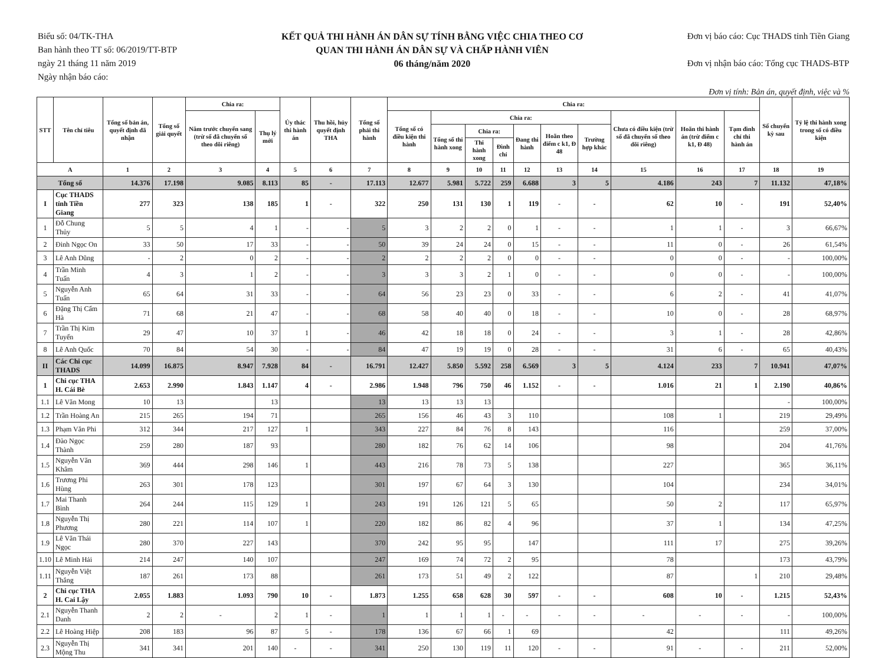Biểu số: 04/TK-THA
Ban hành theo TT số: 06/2019/TT-BTP
ngày 21 tháng 11 năm 2019
Ngày nhận báo cáo:
KẾT QUẢ THI HÀNH ÁN DÂN SỰ TÍNH BẰNG VIỆC CHIA THEO CƠ
QUAN THI HÀNH ÁN DÂN SỰ VÀ CHẤP HÀNH VIÊN
06 tháng/năm 2020
Đơn vị báo cáo: Cục THADS tỉnh Tiền Giang
Đơn vị nhận báo cáo: Tổng cục THADS-BTP
Đơn vị tính: Bản án, quyết định, việc và %
| STT | Tên chỉ tiêu | Tổng số bản án, quyết định đã nhận | Tổng số giải quyết | Chia ra: | | Ủy thác thi hành án | Thu hồi, hủy quyết định THA | Tổng số phải thi hành | Chia ra: | | | | | | | | | | Số chuyển kỳ sau | Tỷ lệ thi hành xong trong số có điều kiện |
| --- | --- | --- | --- | --- | --- | --- | --- | --- | --- | --- | --- | --- | --- | --- | --- | --- | --- | --- | --- | --- |
| | | | | Năm trước chuyển sang (trừ số đã chuyển số theo dõi riêng) | Thụ lý mới | | | | Tổng số có điều kiện thi hành | Chia ra: | | | | | | Chưa có điều kiện (trừ số đã chuyển số theo dõi riêng) | Hoãn thi hành án (trừ điểm c k1, Đ 48) | Tạm đình chỉ thi hành án | | |
| | | | | | | | | | | Tổng số thi hành xong | Chia ra: | | Đang thi hành | Hoãn theo điểm c k1, Đ 48 | Trường hợp khác | | | | | |
| | | | | | | | | | | | Thi hành xong | Đình chỉ | | | | | | | | |
| A | | 1 | 2 | 3 | 4 | 5 | 6 | 7 | 8 | 9 | 10 | 11 | 12 | 13 | 14 | 15 | 16 | 17 | 18 | 19 |
| Tổng số | | 14.376 | 17.198 | 9.085 | 8.113 | 85 | - | 17.113 | 12.677 | 5.981 | 5.722 | 259 | 6.688 | 3 | 5 | 4.186 | 243 | 7 | 11.132 | 47,18% |
| I | Cục THADS tỉnh Tiền Giang | 277 | 323 | 138 | 185 | 1 | - | 322 | 250 | 131 | 130 | 1 | 119 | - | - | 62 | 10 | - | 191 | 52,40% |
| 1 | Đỗ Chung Thủy | 5 | 5 | 4 | 1 | - | - | 5 | 3 | 2 | 2 | 0 | 1 | - | - | 1 | 1 | - | 3 | 66,67% |
| 2 | Đinh Ngọc On | 33 | 50 | 17 | 33 | - | - | 50 | 39 | 24 | 24 | 0 | 15 | - | - | 11 | 0 | - | 26 | 61,54% |
| 3 | Lê Anh Dũng | - | 2 | 0 | 2 | - | - | 2 | 2 | 2 | 2 | 0 | 0 | - | - | 0 | 0 | - | - | 100,00% |
| 4 | Trần Minh Tuấn | 4 | 3 | 1 | 2 | - | - | 3 | 3 | 3 | 2 | 1 | 0 | - | - | 0 | 0 | - | - | 100,00% |
| 5 | Nguyễn Anh Tuấn | 65 | 64 | 31 | 33 | - | - | 64 | 56 | 23 | 23 | 0 | 33 | - | - | 6 | 2 | - | 41 | 41,07% |
| 6 | Đặng Thị Cẩm Hà | 71 | 68 | 21 | 47 | - | - | 68 | 58 | 40 | 40 | 0 | 18 | - | - | 10 | 0 | - | 28 | 68,97% |
| 7 | Trần Thị Kim Tuyến | 29 | 47 | 10 | 37 | 1 | - | 46 | 42 | 18 | 18 | 0 | 24 | - | - | 3 | 1 | - | 28 | 42,86% |
| 8 | Lê Anh Quốc | 70 | 84 | 54 | 30 | - | - | 84 | 47 | 19 | 19 | 0 | 28 | - | - | 31 | 6 | - | 65 | 40,43% |
| II | Các Chi cục THADS | 14.099 | 16.875 | 8.947 | 7.928 | 84 | - | 16.791 | 12.427 | 5.850 | 5.592 | 258 | 6.569 | 3 | 5 | 4.124 | 233 | 7 | 10.941 | 47,07% |
| 1 | Chi cục THA H. Cái Bè | 2.653 | 2.990 | 1.843 | 1.147 | 4 | - | 2.986 | 1.948 | 796 | 750 | 46 | 1.152 | - | - | 1.016 | 21 | 1 | 2.190 | 40,86% |
| 1.1 | Lê Văn Mong | 10 | 13 | | 13 | | | 13 | 13 | 13 | 13 | | | | | | | | - | 100,00% |
| 1.2 | Trần Hoàng An | 215 | 265 | 194 | 71 | | | 265 | 156 | 46 | 43 | 3 | 110 | | | 108 | 1 | | 219 | 29,49% |
| 1.3 | Phạm Văn Phi | 312 | 344 | 217 | 127 | 1 | | 343 | 227 | 84 | 76 | 8 | 143 | | | 116 | | | 259 | 37,00% |
| 1.4 | Đào Ngọc Thành | 259 | 280 | 187 | 93 | | | 280 | 182 | 76 | 62 | 14 | 106 | | | 98 | | | 204 | 41,76% |
| 1.5 | Nguyễn Văn Khâm | 369 | 444 | 298 | 146 | 1 | | 443 | 216 | 78 | 73 | 5 | 138 | | | 227 | | | 365 | 36,11% |
| 1.6 | Trương Phi Hùng | 263 | 301 | 178 | 123 | | | 301 | 197 | 67 | 64 | 3 | 130 | | | 104 | | | 234 | 34,01% |
| 1.7 | Mai Thanh Bình | 264 | 244 | 115 | 129 | 1 | | 243 | 191 | 126 | 121 | 5 | 65 | | | 50 | 2 | | 117 | 65,97% |
| 1.8 | Nguyễn Thị Phương | 280 | 221 | 114 | 107 | 1 | | 220 | 182 | 86 | 82 | 4 | 96 | | | 37 | 1 | | 134 | 47,25% |
| 1.9 | Lê Văn Thái Ngọc | 280 | 370 | 227 | 143 | | | 370 | 242 | 95 | 95 | | 147 | | | 111 | 17 | | 275 | 39,26% |
| 1.10 | Lê Minh Hải | 214 | 247 | 140 | 107 | | | 247 | 169 | 74 | 72 | 2 | 95 | | | 78 | | | 173 | 43,79% |
| 1.11 | Nguyễn Việt Thắng | 187 | 261 | 173 | 88 | | | 261 | 173 | 51 | 49 | 2 | 122 | | | 87 | | 1 | 210 | 29,48% |
| 2 | Chi cục THA H. Cai Lậy | 2.055 | 1.883 | 1.093 | 790 | 10 | - | 1.873 | 1.255 | 658 | 628 | 30 | 597 | - | - | 608 | 10 | - | 1.215 | 52,43% |
| 2.1 | Nguyễn Thanh Danh | 2 | 2 | - | 2 | 1 | - | 1 | 1 | 1 | 1 | - | - | - | - | - | - | - | - | 100,00% |
| 2.2 | Lê Hoàng Hiệp | 208 | 183 | 96 | 87 | 5 | - | 178 | 136 | 67 | 66 | 1 | 69 | | | 42 | | | 111 | 49,26% |
| 2.3 | Nguyễn Thị Mộng Thu | 341 | 341 | 201 | 140 | - | - | 341 | 250 | 130 | 119 | 11 | 120 | - | - | 91 | - | - | 211 | 52,00% |